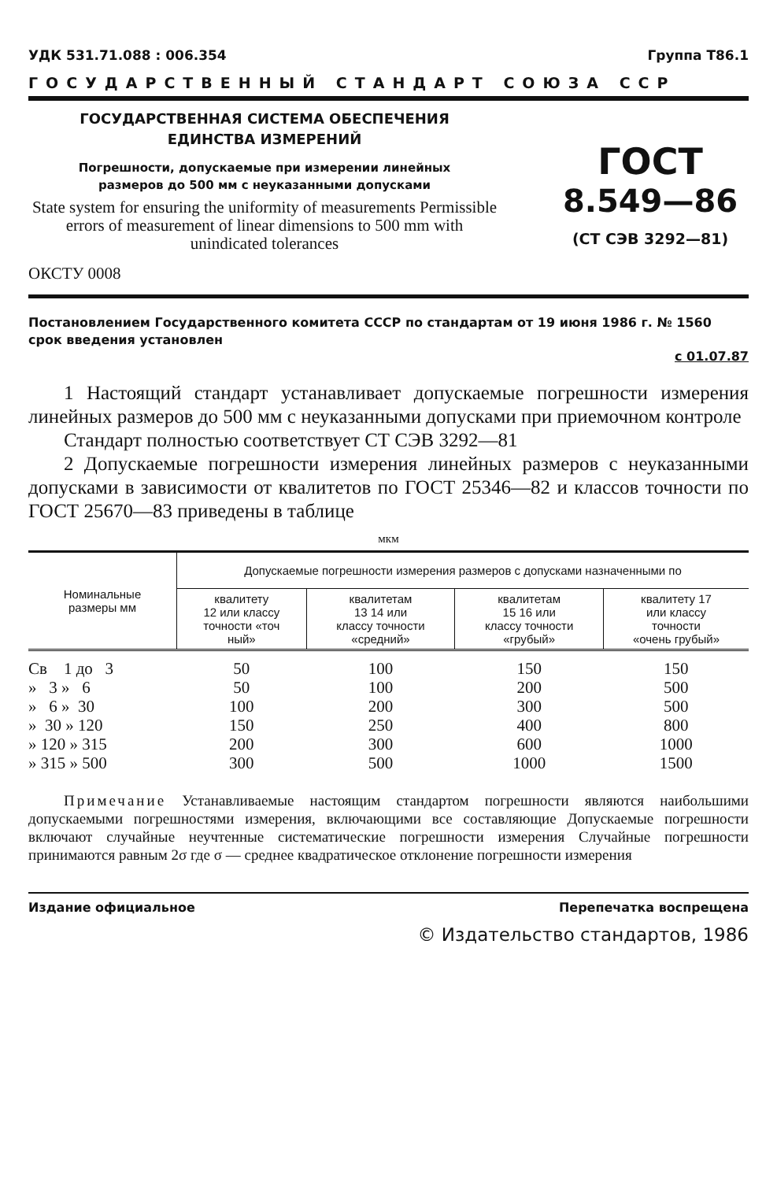УДК 531.71.088 : 006.354 Группа Т86.1
ГОСУДАРСТВЕННЫЙ СТАНДАРТ СОЮЗА ССР
ГОСУДАРСТВЕННАЯ СИСТЕМА ОБЕСПЕЧЕНИЯ
ЕДИНСТВА ИЗМЕРЕНИЙ
Погрешности, допускаемые при измерении линейных
размеров до 500 мм с неуказанными допусками
State system for ensuring the uniformity of measurements Permissible errors of measurement of linear dimensions to 500 mm with unindicated tolerances
ГОСТ
8.549—86
(СТ СЭВ 3292—81)
ОКСТУ 0008
Постановлением Государственного комитета СССР по стандартам от 19 июня 1986 г. № 1560 срок введения установлен
с 01.07.87
1 Настоящий стандарт устанавливает допускаемые погрешности измерения линейных размеров до 500 мм с неуказанными допусками при приемочном контроле
Стандарт полностью соответствует СТ СЭВ 3292—81
2 Допускаемые погрешности измерения линейных размеров с неуказанными допусками в зависимости от квалитетов по ГОСТ 25346—82 и классов точности по ГОСТ 25670—83 приведены в таблице
мкм
| Номинальные размеры мм | Допускаемые погрешности измерения размеров с допусками назначенными по | | | |
| --- | --- | --- | --- | --- |
| | квалитету 12 или классу точности «точ ный» | квалитетам 13 14 или классу точности «средний» | квалитетам 15 16 или классу точности «грубый» | квалитету 17 или классу точности «очень грубый» |
| Св 1 до 3 | 50 | 100 | 150 | 150 |
| » 3 » 6 | 50 | 100 | 200 | 500 |
| » 6 » 30 | 100 | 200 | 300 | 500 |
| » 30 » 120 | 150 | 250 | 400 | 800 |
| » 120 » 315 | 200 | 300 | 600 | 1000 |
| » 315 » 500 | 300 | 500 | 1000 | 1500 |
Примечание Устанавливаемые настоящим стандартом погрешности являются наибольшими допускаемыми погрешностями измерения, включающими все составляющие Допускаемые погрешности включают случайные неучтенные систематические погрешности измерения Случайные погрешности принимаются равным 2σ где σ — среднее квадратическое отклонение погрешности измерения
Издание официальное Перепечатка воспрещена
© Издательство стандартов, 1986